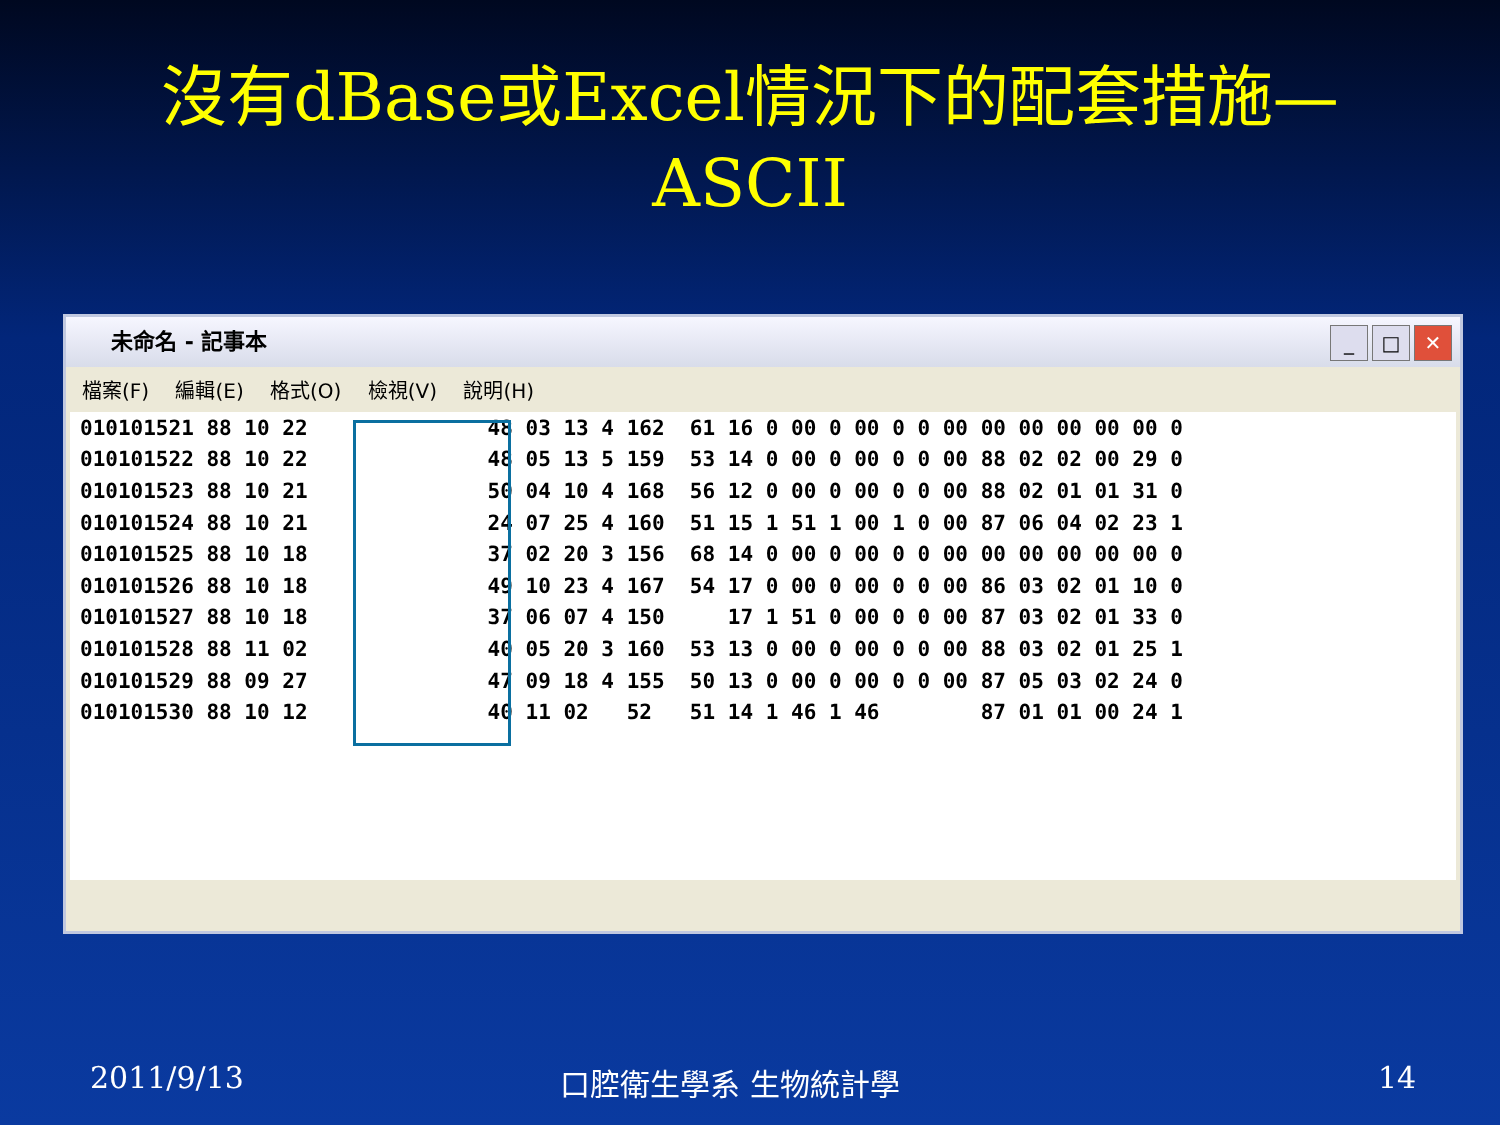沒有dBase或Excel情況下的配套措施—
ASCII
未命名 - 記事本
_ □ ✕
檔案(F) 編輯(E) 格式(O) 檢視(V) 說明(H)
| 010101521 88 10 22 | | 48 03 13 4 162 61 16 0 00 0 00 0 0 00 00 00 00 00 00 0 |
| 010101522 88 10 22 | | 48 05 13 5 159 53 14 0 00 0 00 0 0 00 88 02 02 00 29 0 |
| 010101523 88 10 21 | | 50 04 10 4 168 56 12 0 00 0 00 0 0 00 88 02 01 01 31 0 |
| 010101524 88 10 21 | | 24 07 25 4 160 51 15 1 51 1 00 1 0 00 87 06 04 02 23 1 |
| 010101525 88 10 18 | | 37 02 20 3 156 68 14 0 00 0 00 0 0 00 00 00 00 00 00 0 |
| 010101526 88 10 18 | | 49 10 23 4 167 54 17 0 00 0 00 0 0 00 86 03 02 01 10 0 |
| 010101527 88 10 18 | | 37 06 07 4 150 17 1 51 0 00 0 0 00 87 03 02 01 33 0 |
| 010101528 88 11 02 | | 40 05 20 3 160 53 13 0 00 0 00 0 0 00 88 03 02 01 25 1 |
| 010101529 88 09 27 | | 47 09 18 4 155 50 13 0 00 0 00 0 0 00 87 05 03 02 24 0 |
| 010101530 88 10 12 | | 40 11 02 52 51 14 1 46 1 46 87 01 01 00 24 1 |
2011/9/13 口腔衛生學系 生物統計學 14